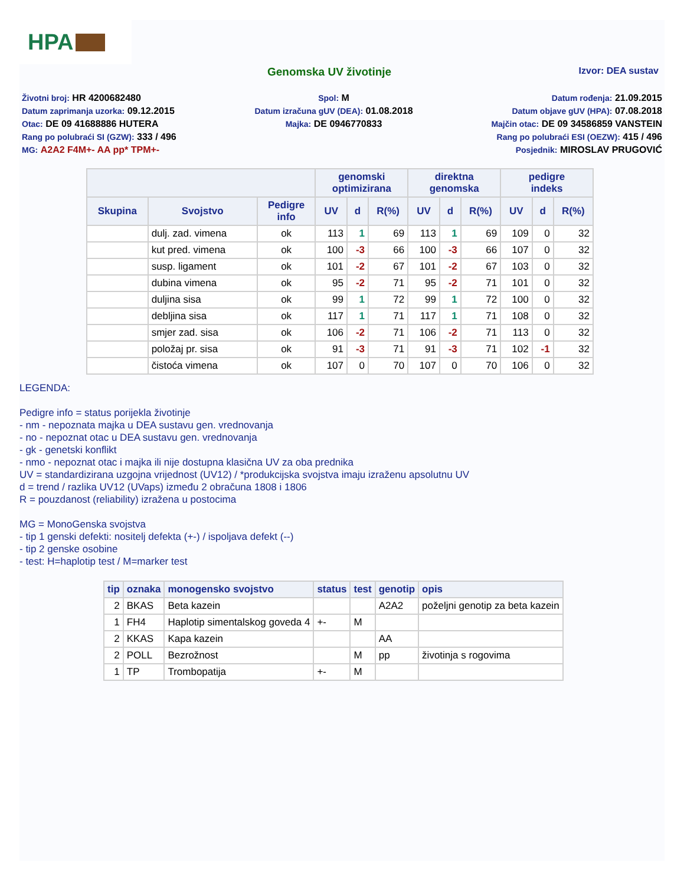HPA
Genomska UV životinje
Izvor: DEA sustav
Životni broj: HR 4200682480
Datum zaprimanja uzorka: 09.12.2015
Otac: DE 09 41688886 HUTERA
Rang po polubraći SI (GZW): 333 / 496
MG: A2A2 F4M+- AA pp* TPM+-
Spol: M
Datum izračuna gUV (DEA): 01.08.2018
Majka: DE 0946770833
Datum rođenja: 21.09.2015
Datum objave gUV (HPA): 07.08.2018
Majčin otac: DE 09 34586859 VANSTEIN
Rang po polubraći ESI (OEZW): 415 / 496
Posjednik: MIROSLAV PRUGOVIĆ
| | | | genomski optimizirana | | | direktna genomska | | | pedigre indeks | | |
| --- | --- | --- | --- | --- | --- | --- | --- | --- | --- | --- | --- |
| Skupina | Svojstvo | Pedigre info | UV | d | R(%) | UV | d | R(%) | UV | d | R(%) |
| | dulj. zad. vimena | ok | 113 | 1 | 69 | 113 | 1 | 69 | 109 | 0 | 32 |
| | kut pred. vimena | ok | 100 | -3 | 66 | 100 | -3 | 66 | 107 | 0 | 32 |
| | susp. ligament | ok | 101 | -2 | 67 | 101 | -2 | 67 | 103 | 0 | 32 |
| | dubina vimena | ok | 95 | -2 | 71 | 95 | -2 | 71 | 101 | 0 | 32 |
| | duljina sisa | ok | 99 | 1 | 72 | 99 | 1 | 72 | 100 | 0 | 32 |
| | debljina sisa | ok | 117 | 1 | 71 | 117 | 1 | 71 | 108 | 0 | 32 |
| | smjer zad. sisa | ok | 106 | -2 | 71 | 106 | -2 | 71 | 113 | 0 | 32 |
| | položaj pr. sisa | ok | 91 | -3 | 71 | 91 | -3 | 71 | 102 | -1 | 32 |
| | čistoća vimena | ok | 107 | 0 | 70 | 107 | 0 | 70 | 106 | 0 | 32 |
LEGENDA:
Pedigre info = status porijekla životinje
- nm - nepoznata majka u DEA sustavu gen. vrednovanja
- no - nepoznat otac u DEA sustavu gen. vrednovanja
- gk - genetski konflikt
- nmo - nepoznat otac i majka ili nije dostupna klasična UV za oba prednika
UV = standardizirana uzgojna vrijednost (UV12) / *produkcijska svojstva imaju izraženu apsolutnu UV
d = trend / razlika UV12 (UVaps) između 2 obračuna 1808 i 1806
R = pouzdanost (reliability) izražena u postocima
MG = MonoGenska svojstva
- tip 1 genski defekti: nositelj defekta (+-) / ispoljava defekt (--)
- tip 2 genske osobine
- test: H=haplotip test / M=marker test
| tip | oznaka | monogensko svojstvo | status | test | genotip | opis |
| --- | --- | --- | --- | --- | --- | --- |
| 2 | BKAS | Beta kazein | | | A2A2 | poželjni genotip za beta kazein |
| 1 | FH4 | Haplotip simentalskog goveda 4 | +- | M | | |
| 2 | KKAS | Kapa kazein | | | AA | |
| 2 | POLL | Bezrožnost | | M | pp | životinja s rogovima |
| 1 | TP | Trombopatija | +- | M | | |